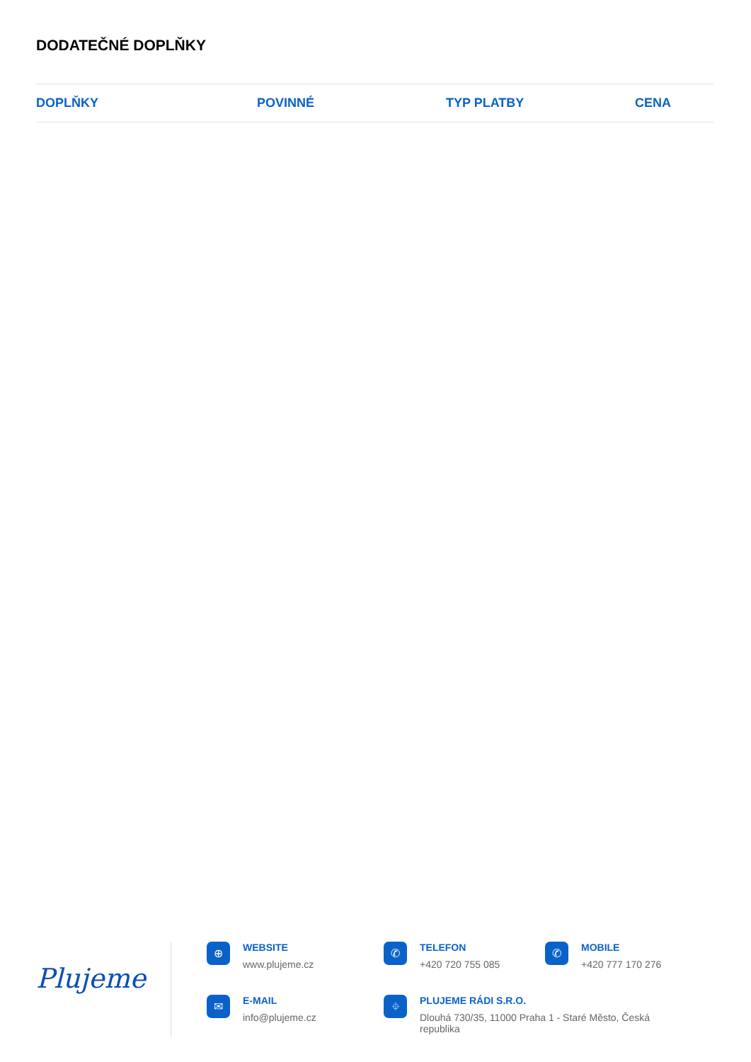DODATEČNÉ DOPLŇKY
| DOPLŇKY | POVINNÉ | TYP PLATBY | CENA |
| --- | --- | --- | --- |
Plujeme
⊕
WEBSITE
www.plujeme.cz
✆
TELEFON
+420 720 755 085
✆
MOBILE
+420 777 170 276
✉
E-MAIL
info@plujeme.cz
⌖
PLUJEME RÁDI S.R.O.
Dlouhá 730/35, 11000 Praha 1 - Staré Město, Česká republika